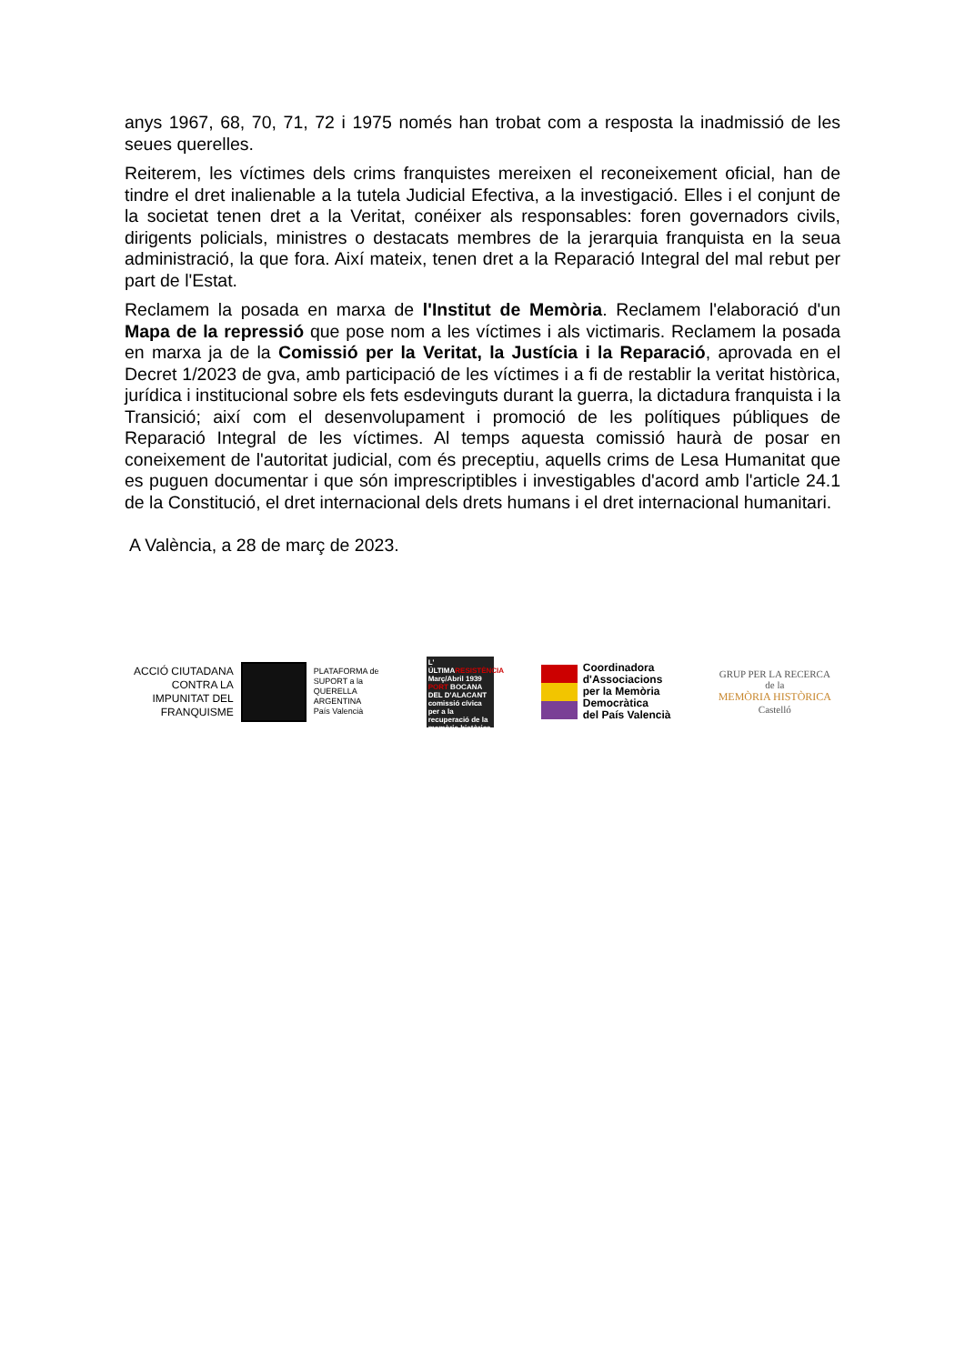anys 1967, 68, 70, 71, 72 i 1975 només han trobat com a resposta la inadmissió de les seues querelles.
Reiterem, les víctimes dels crims franquistes mereixen el reconeixement oficial, han de tindre el dret inalienable a la tutela Judicial Efectiva, a la investigació. Elles i el conjunt de la societat tenen dret a la Veritat, conéixer als responsables: foren governadors civils, dirigents policials, ministres o destacats membres de la jerarquia franquista en la seua administració, la que fora. Així mateix, tenen dret a la Reparació Integral del mal rebut per part de l'Estat.
Reclamem la posada en marxa de l'Institut de Memòria. Reclamem l'elaboració d'un Mapa de la repressió que pose nom a les víctimes i als victimaris. Reclamem la posada en marxa ja de la Comissió per la Veritat, la Justícia i la Reparació, aprovada en el Decret 1/2023 de gva, amb participació de les víctimes i a fi de restablir la veritat històrica, jurídica i institucional sobre els fets esdevinguts durant la guerra, la dictadura franquista i la Transició; així com el desenvolupament i promoció de les polítiques públiques de Reparació Integral de les víctimes. Al temps aquesta comissió haurà de posar en coneixement de l'autoritat judicial, com és preceptiu, aquells crims de Lesa Humanitat que es puguen documentar i que són imprescriptibles i investigables d'acord amb l'article 24.1 de la Constitució, el dret internacional dels drets humans i el dret internacional humanitari.
A València, a 28 de març de 2023.
ACCIÓ CIUTADANA
CONTRA LA
IMPUNITAT DEL
FRANQUISME
PLATAFORMA de
SUPORT a la
QUERELLA
ARGENTINA
País Valencià
L' ÚLTIMARESISTÈNCIA
Març/Abril 1939
PORT BOCANA DEL D'ALACANT
comissió cívica per a la recuperació de la memòria històrica
Coordinadora
d'Associacions
per la Memòria
Democràtica
del País Valencià
GRUP PER LA RECERCA
de la
MEMÒRIA HISTÒRICA
Castelló